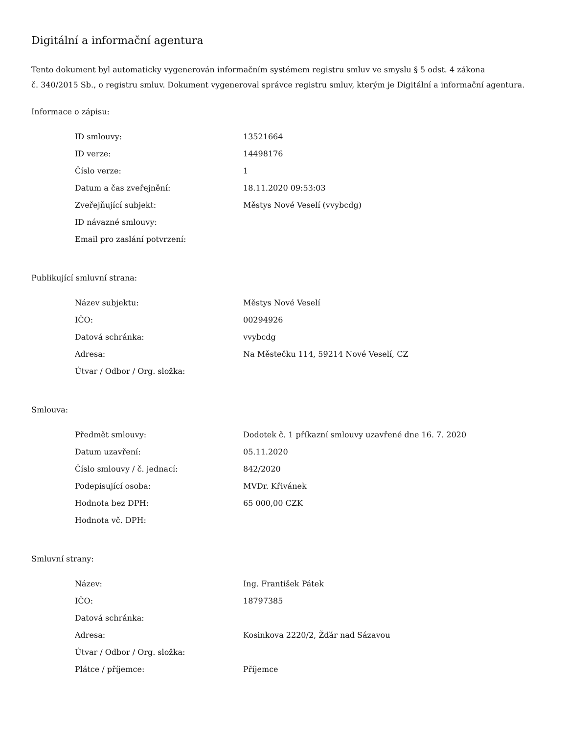Digitální a informační agentura
Tento dokument byl automaticky vygenerován informačním systémem registru smluv ve smyslu § 5 odst. 4 zákona
č. 340/2015 Sb., o registru smluv. Dokument vygeneroval správce registru smluv, kterým je Digitální a informační agentura.
Informace o zápisu:
| ID smlouvy: | 13521664 |
| ID verze: | 14498176 |
| Číslo verze: | 1 |
| Datum a čas zveřejnění: | 18.11.2020 09:53:03 |
| Zveřejňující subjekt: | Městys Nové Veselí (vvybcdg) |
| ID návazné smlouvy: | |
| Email pro zaslání potvrzení: | |
Publikující smluvní strana:
| Název subjektu: | Městys Nové Veselí |
| IČO: | 00294926 |
| Datová schránka: | vvybcdg |
| Adresa: | Na Městečku 114, 59214 Nové Veselí, CZ |
| Útvar / Odbor / Org. složka: | |
Smlouva:
| Předmět smlouvy: | Dodotek č. 1 příkazní smlouvy uzavřené dne 16. 7. 2020 |
| Datum uzavření: | 05.11.2020 |
| Číslo smlouvy / č. jednací: | 842/2020 |
| Podepisující osoba: | MVDr. Křivánek |
| Hodnota bez DPH: | 65 000,00 CZK |
| Hodnota vč. DPH: | |
Smluvní strany:
| Název: | Ing. František Pátek |
| IČO: | 18797385 |
| Datová schránka: | |
| Adresa: | Kosinkova 2220/2, Žďár nad Sázavou |
| Útvar / Odbor / Org. složka: | |
| Plátce / příjemce: | Příjemce |